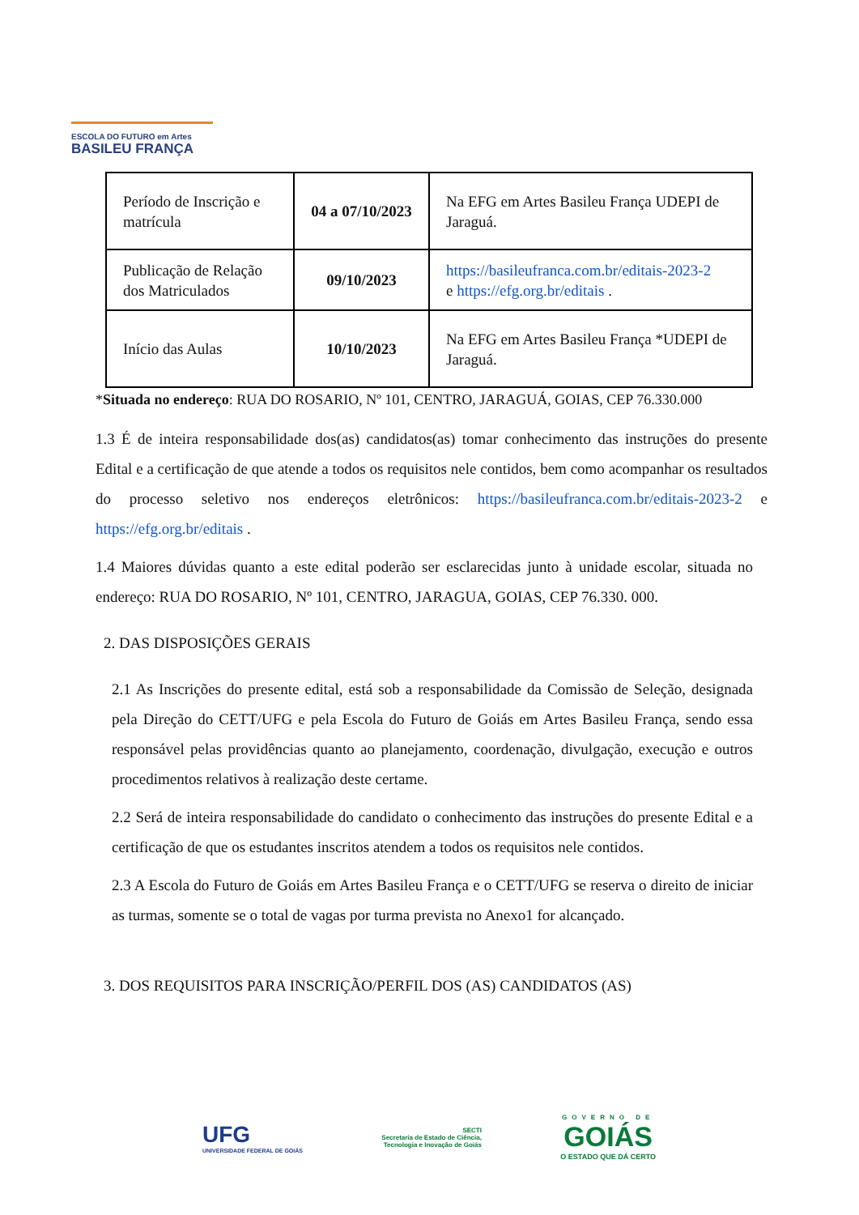ESCOLA DO FUTURO em Artes
BASILEU FRANÇA
| Período de Inscrição e matrícula | 04 a 07/10/2023 | Na EFG em Artes Basileu França UDEPI de Jaraguá. |
| Publicação de Relação dos Matriculados | 09/10/2023 | https://basileufranca.com.br/editais-2023-2 e https://efg.org.br/editais . |
| Início das Aulas | 10/10/2023 | Na EFG em Artes Basileu França *UDEPI de Jaraguá. |
*Situada no endereço: RUA DO ROSARIO, Nº 101, CENTRO, JARAGUÁ, GOIAS, CEP 76.330.000
1.3 É de inteira responsabilidade dos(as) candidatos(as) tomar conhecimento das instruções do presente Edital e a certificação de que atende a todos os requisitos nele contidos, bem como acompanhar os resultados do processo seletivo nos endereços eletrônicos: https://basileufranca.com.br/editais-2023-2 e https://efg.org.br/editais .
1.4 Maiores dúvidas quanto a este edital poderão ser esclarecidas junto à unidade escolar, situada no endereço: RUA DO ROSARIO, Nº 101, CENTRO, JARAGUA, GOIAS, CEP 76.330. 000.
2. DAS DISPOSIÇÕES GERAIS
2.1 As Inscrições do presente edital, está sob a responsabilidade da Comissão de Seleção, designada pela Direção do CETT/UFG e pela Escola do Futuro de Goiás em Artes Basileu França, sendo essa responsável pelas providências quanto ao planejamento, coordenação, divulgação, execução e outros procedimentos relativos à realização deste certame.
2.2 Será de inteira responsabilidade do candidato o conhecimento das instruções do presente Edital e a certificação de que os estudantes inscritos atendem a todos os requisitos nele contidos.
2.3 A Escola do Futuro de Goiás em Artes Basileu França e o CETT/UFG se reserva o direito de iniciar as turmas, somente se o total de vagas por turma prevista no Anexo1 for alcançado.
3. DOS REQUISITOS PARA INSCRIÇÃO/PERFIL DOS (AS) CANDIDATOS (AS)
UFG
UNIVERSIDADE FEDERAL DE GOIÁS
SECTI
Secretaria de Estado de Ciência,
Tecnologia e Inovação de Goiás
GOVERNO DE
GOIÁS
O ESTADO QUE DÁ CERTO